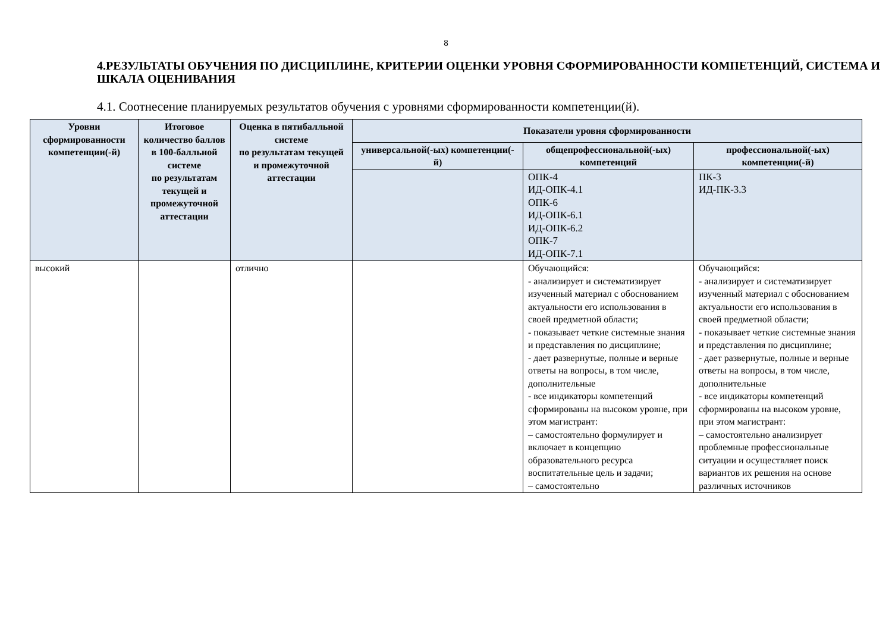8
4.РЕЗУЛЬТАТЫ ОБУЧЕНИЯ ПО ДИСЦИПЛИНЕ, КРИТЕРИИ ОЦЕНКИ УРОВНЯ СФОРМИРОВАННОСТИ КОМПЕТЕНЦИЙ, СИСТЕМА И ШКАЛА ОЦЕНИВАНИЯ
4.1. Соотнесение планируемых результатов обучения с уровнями сформированности компетенции(й).
| Уровни сформированности компетенции(-й) | Итоговое количество баллов в 100-балльной системе по результатам текущей и промежуточной аттестации | Оценка в пятибалльной системе по результатам текущей и промежуточной аттестации | Показатели уровня сформированности | | |
| --- | --- | --- | --- | --- | --- |
| | | | универсальной(-ых) компетенции(-й) | общепрофессиональной(-ых) компетенций | профессиональной(-ых) компетенции(-й) |
| | | | | ОПК-4 ИД-ОПК-4.1 ОПК-6 ИД-ОПК-6.1 ИД-ОПК-6.2 ОПК-7 ИД-ОПК-7.1 | ПК-3 ИД-ПК-3.3 |
| высокий | | отлично | | Обучающийся: - анализирует и систематизирует изученный материал с обоснованием актуальности его использования в своей предметной области; - показывает четкие системные знания и представления по дисциплине; - дает развернутые, полные и верные ответы на вопросы, в том числе, дополнительные - все индикаторы компетенций сформированы на высоком уровне, при этом магистрант: – самостоятельно формулирует и включает в концепцию образовательного ресурса воспитательные цель и задачи; – самостоятельно | Обучающийся: - анализирует и систематизирует изученный материал с обоснованием актуальности его использования в своей предметной области; - показывает четкие системные знания и представления по дисциплине; - дает развернутые, полные и верные ответы на вопросы, в том числе, дополнительные - все индикаторы компетенций сформированы на высоком уровне, при этом магистрант: – самостоятельно анализирует проблемные профессиональные ситуации и осуществляет поиск вариантов их решения на основе различных источников |